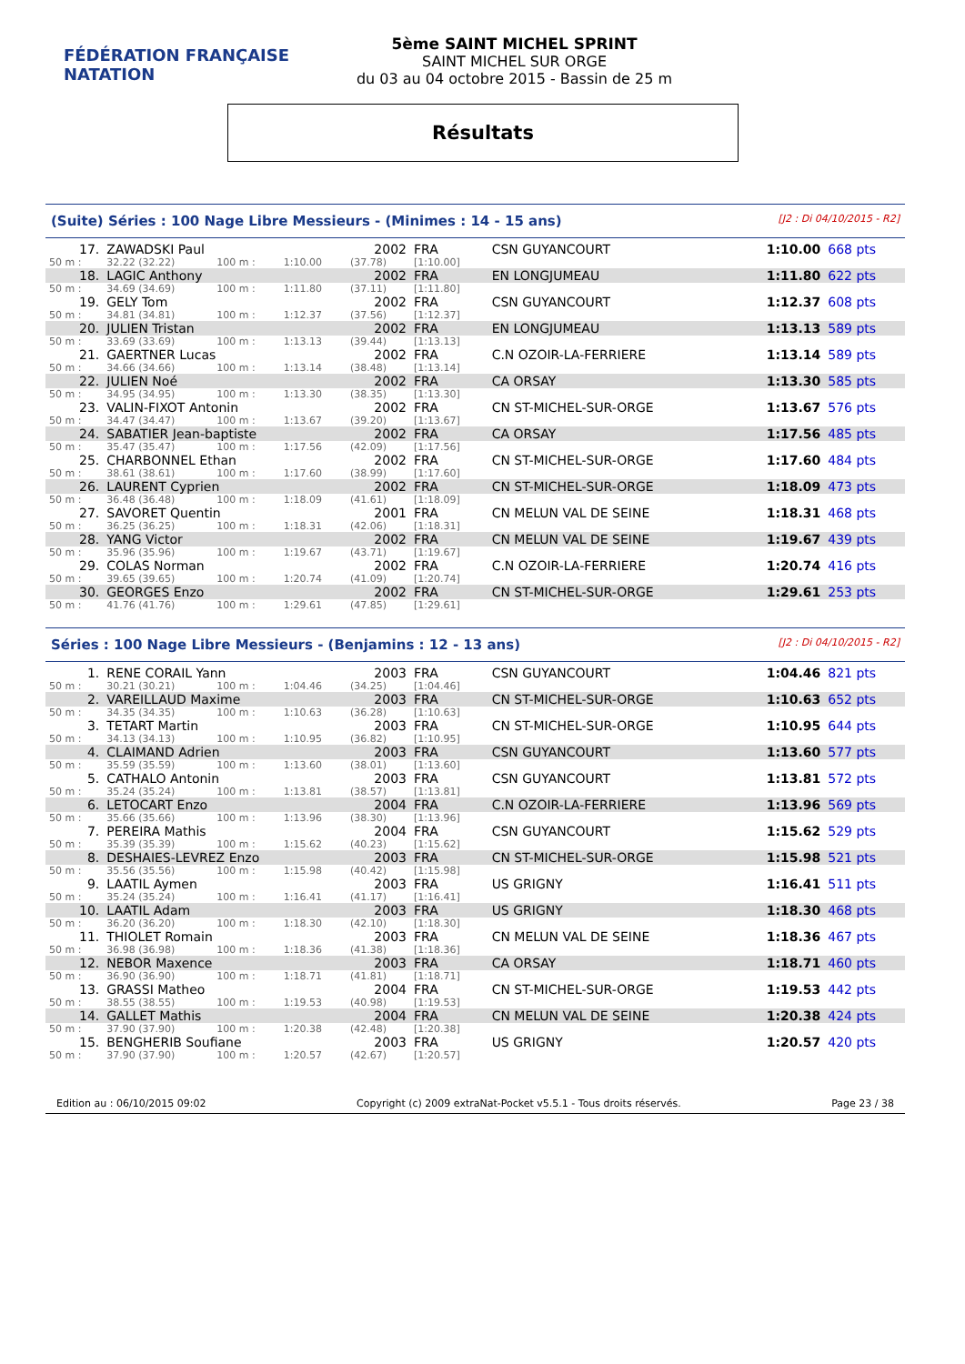FÉDÉRATION FRANÇAISE
NATATION
5ème SAINT MICHEL SPRINT
SAINT MICHEL SUR ORGE
du 03 au 04 octobre 2015 - Bassin de 25 m
Résultats
(Suite) Séries : 100 Nage Libre Messieurs - (Minimes : 14 - 15 ans) [J2 : Di 04/10/2015 - R2]
| 17. | ZAWADSKI Paul | | | 2002 | FRA | CSN GUYANCOURT | 1:10.00 | 668 pts |
| 50 m : | 32.22 (32.22) | 100 m : | 1:10.00 | (37.78) | [1:10.00] | | | |
| 18. | LAGIC Anthony | | | 2002 | FRA | EN LONGJUMEAU | 1:11.80 | 622 pts |
| 50 m : | 34.69 (34.69) | 100 m : | 1:11.80 | (37.11) | [1:11.80] | | | |
| 19. | GELY Tom | | | 2002 | FRA | CSN GUYANCOURT | 1:12.37 | 608 pts |
| 50 m : | 34.81 (34.81) | 100 m : | 1:12.37 | (37.56) | [1:12.37] | | | |
| 20. | JULIEN Tristan | | | 2002 | FRA | EN LONGJUMEAU | 1:13.13 | 589 pts |
| 50 m : | 33.69 (33.69) | 100 m : | 1:13.13 | (39.44) | [1:13.13] | | | |
| 21. | GAERTNER Lucas | | | 2002 | FRA | C.N OZOIR-LA-FERRIERE | 1:13.14 | 589 pts |
| 50 m : | 34.66 (34.66) | 100 m : | 1:13.14 | (38.48) | [1:13.14] | | | |
| 22. | JULIEN Noé | | | 2002 | FRA | CA ORSAY | 1:13.30 | 585 pts |
| 50 m : | 34.95 (34.95) | 100 m : | 1:13.30 | (38.35) | [1:13.30] | | | |
| 23. | VALIN-FIXOT Antonin | | | 2002 | FRA | CN ST-MICHEL-SUR-ORGE | 1:13.67 | 576 pts |
| 50 m : | 34.47 (34.47) | 100 m : | 1:13.67 | (39.20) | [1:13.67] | | | |
| 24. | SABATIER Jean-baptiste | | | 2002 | FRA | CA ORSAY | 1:17.56 | 485 pts |
| 50 m : | 35.47 (35.47) | 100 m : | 1:17.56 | (42.09) | [1:17.56] | | | |
| 25. | CHARBONNEL Ethan | | | 2002 | FRA | CN ST-MICHEL-SUR-ORGE | 1:17.60 | 484 pts |
| 50 m : | 38.61 (38.61) | 100 m : | 1:17.60 | (38.99) | [1:17.60] | | | |
| 26. | LAURENT Cyprien | | | 2002 | FRA | CN ST-MICHEL-SUR-ORGE | 1:18.09 | 473 pts |
| 50 m : | 36.48 (36.48) | 100 m : | 1:18.09 | (41.61) | [1:18.09] | | | |
| 27. | SAVORET Quentin | | | 2001 | FRA | CN MELUN VAL DE SEINE | 1:18.31 | 468 pts |
| 50 m : | 36.25 (36.25) | 100 m : | 1:18.31 | (42.06) | [1:18.31] | | | |
| 28. | YANG Victor | | | 2002 | FRA | CN MELUN VAL DE SEINE | 1:19.67 | 439 pts |
| 50 m : | 35.96 (35.96) | 100 m : | 1:19.67 | (43.71) | [1:19.67] | | | |
| 29. | COLAS Norman | | | 2002 | FRA | C.N OZOIR-LA-FERRIERE | 1:20.74 | 416 pts |
| 50 m : | 39.65 (39.65) | 100 m : | 1:20.74 | (41.09) | [1:20.74] | | | |
| 30. | GEORGES Enzo | | | 2002 | FRA | CN ST-MICHEL-SUR-ORGE | 1:29.61 | 253 pts |
| 50 m : | 41.76 (41.76) | 100 m : | 1:29.61 | (47.85) | [1:29.61] | | | |
Séries : 100 Nage Libre Messieurs - (Benjamins : 12 - 13 ans) [J2 : Di 04/10/2015 - R2]
| 1. | RENE CORAIL Yann | | | 2003 | FRA | CSN GUYANCOURT | 1:04.46 | 821 pts |
| 50 m : | 30.21 (30.21) | 100 m : | 1:04.46 | (34.25) | [1:04.46] | | | |
| 2. | VAREILLAUD Maxime | | | 2003 | FRA | CN ST-MICHEL-SUR-ORGE | 1:10.63 | 652 pts |
| 50 m : | 34.35 (34.35) | 100 m : | 1:10.63 | (36.28) | [1:10.63] | | | |
| 3. | TETART Martin | | | 2003 | FRA | CN ST-MICHEL-SUR-ORGE | 1:10.95 | 644 pts |
| 50 m : | 34.13 (34.13) | 100 m : | 1:10.95 | (36.82) | [1:10.95] | | | |
| 4. | CLAIMAND Adrien | | | 2003 | FRA | CSN GUYANCOURT | 1:13.60 | 577 pts |
| 50 m : | 35.59 (35.59) | 100 m : | 1:13.60 | (38.01) | [1:13.60] | | | |
| 5. | CATHALO Antonin | | | 2003 | FRA | CSN GUYANCOURT | 1:13.81 | 572 pts |
| 50 m : | 35.24 (35.24) | 100 m : | 1:13.81 | (38.57) | [1:13.81] | | | |
| 6. | LETOCART Enzo | | | 2004 | FRA | C.N OZOIR-LA-FERRIERE | 1:13.96 | 569 pts |
| 50 m : | 35.66 (35.66) | 100 m : | 1:13.96 | (38.30) | [1:13.96] | | | |
| 7. | PEREIRA Mathis | | | 2004 | FRA | CSN GUYANCOURT | 1:15.62 | 529 pts |
| 50 m : | 35.39 (35.39) | 100 m : | 1:15.62 | (40.23) | [1:15.62] | | | |
| 8. | DESHAIES-LEVREZ Enzo | | | 2003 | FRA | CN ST-MICHEL-SUR-ORGE | 1:15.98 | 521 pts |
| 50 m : | 35.56 (35.56) | 100 m : | 1:15.98 | (40.42) | [1:15.98] | | | |
| 9. | LAATIL Aymen | | | 2003 | FRA | US GRIGNY | 1:16.41 | 511 pts |
| 50 m : | 35.24 (35.24) | 100 m : | 1:16.41 | (41.17) | [1:16.41] | | | |
| 10. | LAATIL Adam | | | 2003 | FRA | US GRIGNY | 1:18.30 | 468 pts |
| 50 m : | 36.20 (36.20) | 100 m : | 1:18.30 | (42.10) | [1:18.30] | | | |
| 11. | THIOLET Romain | | | 2003 | FRA | CN MELUN VAL DE SEINE | 1:18.36 | 467 pts |
| 50 m : | 36.98 (36.98) | 100 m : | 1:18.36 | (41.38) | [1:18.36] | | | |
| 12. | NEBOR Maxence | | | 2003 | FRA | CA ORSAY | 1:18.71 | 460 pts |
| 50 m : | 36.90 (36.90) | 100 m : | 1:18.71 | (41.81) | [1:18.71] | | | |
| 13. | GRASSI Matheo | | | 2004 | FRA | CN ST-MICHEL-SUR-ORGE | 1:19.53 | 442 pts |
| 50 m : | 38.55 (38.55) | 100 m : | 1:19.53 | (40.98) | [1:19.53] | | | |
| 14. | GALLET Mathis | | | 2004 | FRA | CN MELUN VAL DE SEINE | 1:20.38 | 424 pts |
| 50 m : | 37.90 (37.90) | 100 m : | 1:20.38 | (42.48) | [1:20.38] | | | |
| 15. | BENGHERIB Soufiane | | | 2003 | FRA | US GRIGNY | 1:20.57 | 420 pts |
| 50 m : | 37.90 (37.90) | 100 m : | 1:20.57 | (42.67) | [1:20.57] | | | |
Edition au : 06/10/2015 09:02 Copyright (c) 2009 extraNat-Pocket v5.5.1 - Tous droits réservés. Page 23 / 38